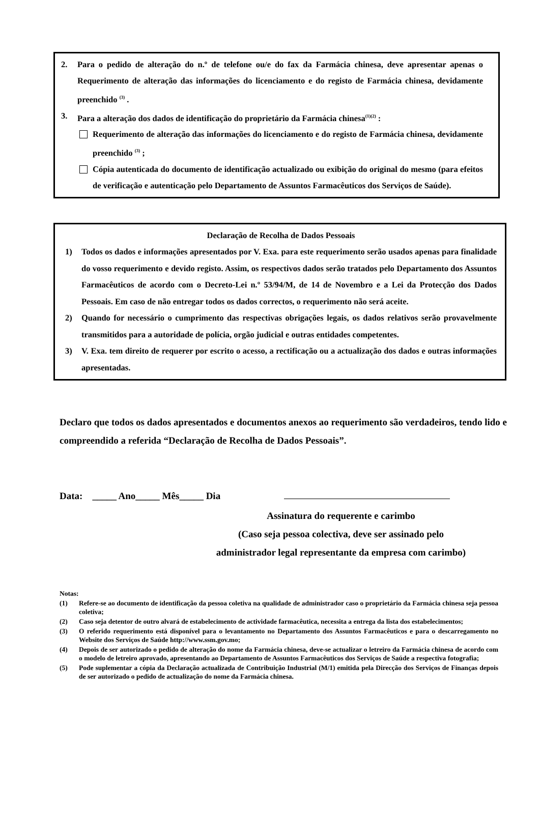2. Para o pedido de alteração do n.º de telefone ou/e do fax da Farmácia chinesa, deve apresentar apenas o Requerimento de alteração das informações do licenciamento e do registo de Farmácia chinesa, devidamente preenchido <sup>(3)</sup> .
3. Para a alteração dos dados de identificação do proprietário da Farmácia chinesa<sup>(1)(2)</sup> :
Requerimento de alteração das informações do licenciamento e do registo de Farmácia chinesa, devidamente preenchido <sup>(3)</sup> ;
Cópia autenticada do documento de identificação actualizado ou exibição do original do mesmo (para efeitos de verificação e autenticação pelo Departamento de Assuntos Farmacêuticos dos Serviços de Saúde).
Declaração de Recolha de Dados Pessoais
1) Todos os dados e informações apresentados por V. Exa. para este requerimento serão usados apenas para finalidade do vosso requerimento e devido registo. Assim, os respectivos dados serão tratados pelo Departamento dos Assuntos Farmacêuticos de acordo com o Decreto-Lei n.º 53/94/M, de 14 de Novembro e a Lei da Protecção dos Dados Pessoais. Em caso de não entregar todos os dados correctos, o requerimento não será aceite.
2) Quando for necessário o cumprimento das respectivas obrigações legais, os dados relativos serão provavelmente transmitidos para a autoridade de polícia, orgão judicial e outras entidades competentes.
3) V. Exa. tem direito de requerer por escrito o acesso, a rectificação ou a actualização dos dados e outras informações apresentadas.
Declaro que todos os dados apresentados e documentos anexos ao requerimento são verdadeiros, tendo lido e compreendido a referida “Declaração de Recolha de Dados Pessoais”.
Data: _____ Ano_____ Mês_____ Dia
Assinatura do requerente e carimbo
(Caso seja pessoa colectiva, deve ser assinado pelo
administrador legal representante da empresa com carimbo)
Notas:
(1) Refere-se ao documento de identificação da pessoa coletiva na qualidade de administrador caso o proprietário da Farmácia chinesa seja pessoa coletiva;
(2) Caso seja detentor de outro alvará de estabelecimento de actividade farmacêutica, necessita a entrega da lista dos estabelecimentos;
(3) O referido requerimento está disponível para o levantamento no Departamento dos Assuntos Farmacêuticos e para o descarregamento no Website dos Serviços de Saúde http://www.ssm.gov.mo;
(4) Depois de ser autorizado o pedido de alteração do nome da Farmácia chinesa, deve-se actualizar o letreiro da Farmácia chinesa de acordo com o modelo de letreiro aprovado, apresentando ao Departamento de Assuntos Farmacêuticos dos Serviços de Saúde a respectiva fotografia;
(5) Pode suplementar a cópia da Declaração actualizada de Contribuição Industrial (M/1) emitida pela Direcção dos Serviços de Finanças depois de ser autorizado o pedido de actualização do nome da Farmácia chinesa.